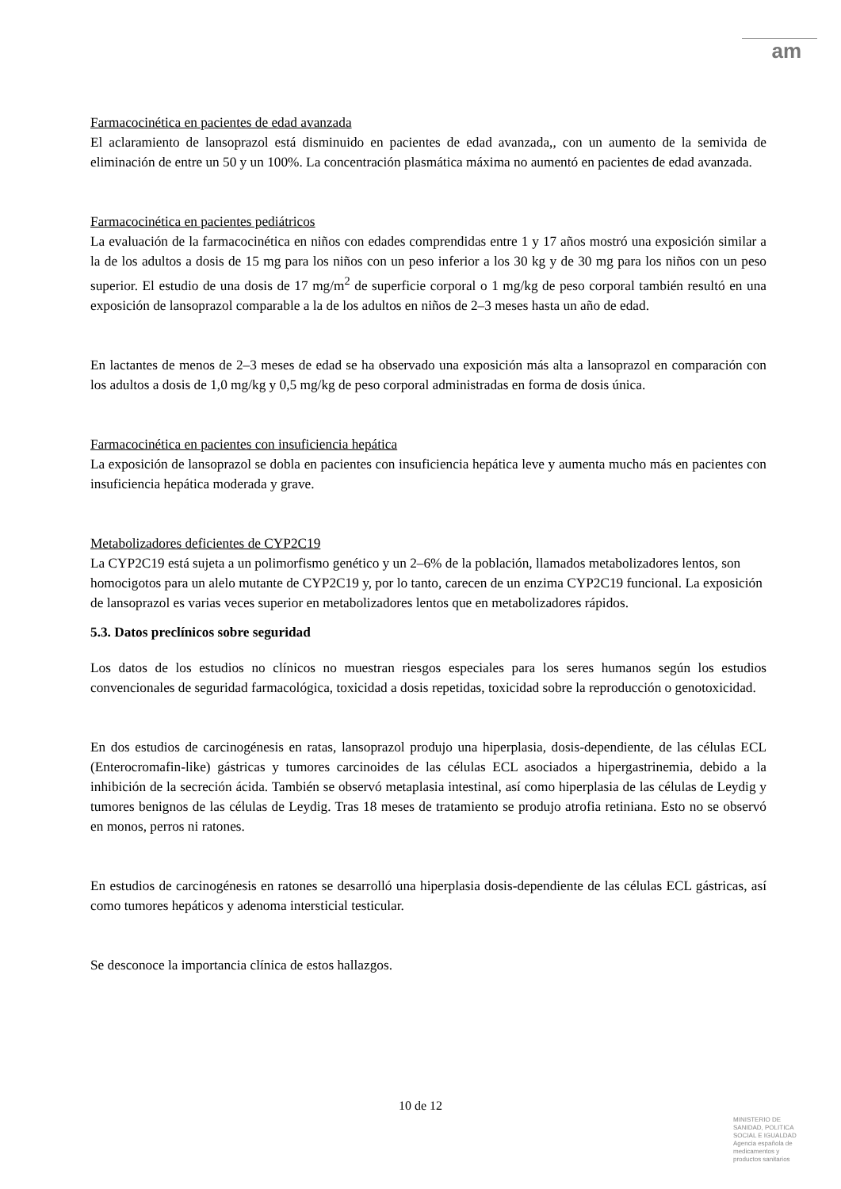am
Farmacocinética en pacientes de edad avanzada
El aclaramiento de lansoprazol está disminuido en pacientes de edad avanzada,, con un aumento de la semivida de eliminación de entre un 50 y un 100%. La concentración plasmática máxima no aumentó en pacientes de edad avanzada.
Farmacocinética en pacientes pediátricos
La evaluación de la farmacocinética en niños con edades comprendidas entre 1 y 17 años mostró una exposición similar a la de los adultos a dosis de 15 mg para los niños con un peso inferior a los 30 kg y de 30 mg para los niños con un peso superior. El estudio de una dosis de 17 mg/m<sup>2</sup> de superficie corporal o 1 mg/kg de peso corporal también resultó en una exposición de lansoprazol comparable a la de los adultos en niños de 2–3 meses hasta un año de edad.
En lactantes de menos de 2–3 meses de edad se ha observado una exposición más alta a lansoprazol en comparación con los adultos a dosis de 1,0 mg/kg y 0,5 mg/kg de peso corporal administradas en forma de dosis única.
Farmacocinética en pacientes con insuficiencia hepática
La exposición de lansoprazol se dobla en pacientes con insuficiencia hepática leve y aumenta mucho más en pacientes con insuficiencia hepática moderada y grave.
Metabolizadores deficientes de CYP2C19
La CYP2C19 está sujeta a un polimorfismo genético y un 2–6% de la población, llamados metabolizadores lentos, son homocigotos para un alelo mutante de CYP2C19 y, por lo tanto, carecen de un enzima CYP2C19 funcional. La exposición de lansoprazol es varias veces superior en metabolizadores lentos que en metabolizadores rápidos.
5.3. Datos preclínicos sobre seguridad
Los datos de los estudios no clínicos no muestran riesgos especiales para los seres humanos según los estudios convencionales de seguridad farmacológica, toxicidad a dosis repetidas, toxicidad sobre la reproducción o genotoxicidad.
En dos estudios de carcinogénesis en ratas, lansoprazol produjo una hiperplasia, dosis-dependiente, de las células ECL (Enterocromafin-like) gástricas y tumores carcinoides de las células ECL asociados a hipergastrinemia, debido a la inhibición de la secreción ácida. También se observó metaplasia intestinal, así como hiperplasia de las células de Leydig y tumores benignos de las células de Leydig. Tras 18 meses de tratamiento se produjo atrofia retiniana. Esto no se observó en monos, perros ni ratones.
En estudios de carcinogénesis en ratones se desarrolló una hiperplasia dosis-dependiente de las células ECL gástricas, así como tumores hepáticos y adenoma intersticial testicular.
Se desconoce la importancia clínica de estos hallazgos.
10 de 12
MINISTERIO DE
SANIDAD, POLITICA
SOCIAL E IGUALDAD
Agencia española de
medicamentos y
productos sanitarios